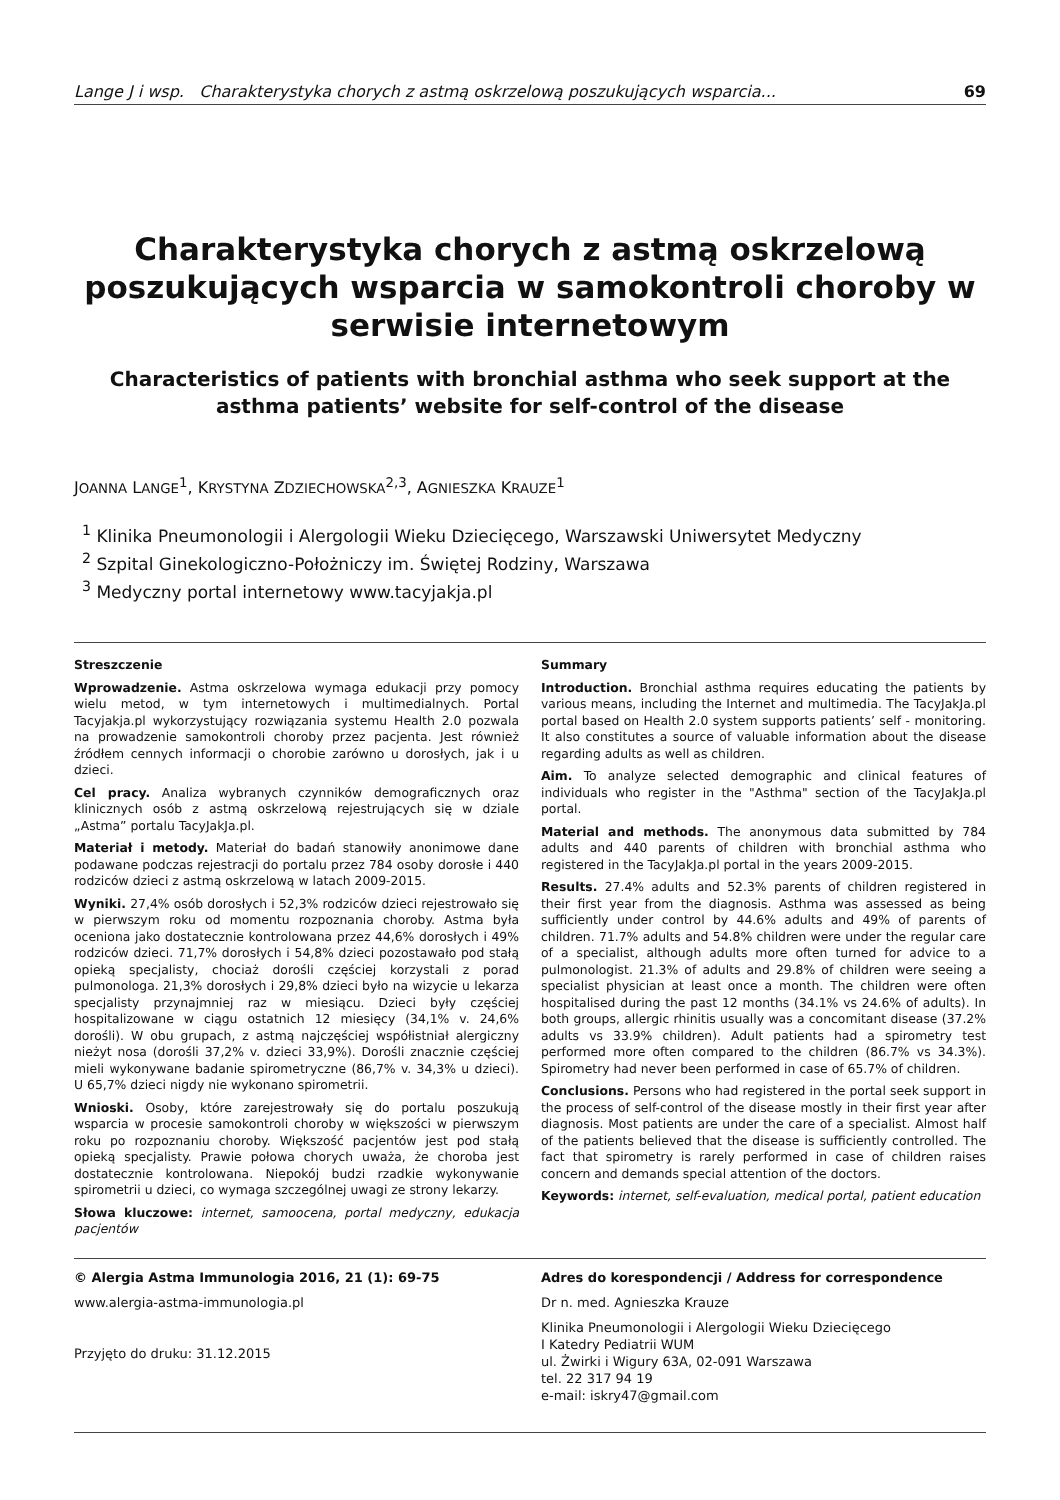Lange J i wsp. Charakterystyka chorych z astmą oskrzelową poszukujących wsparcia... 69
Charakterystyka chorych z astmą oskrzelową poszukujących wsparcia w samokontroli choroby w serwisie internetowym
Characteristics of patients with bronchial asthma who seek support at the asthma patients’ website for self-control of the disease
JOANNA LANGE<sup>1</sup>, KRYSTYNA ZDZIECHOWSKA<sup>2,3</sup>, AGNIESZKA KRAUZE<sup>1</sup>
<sup>1</sup> Klinika Pneumonologii i Alergologii Wieku Dziecięcego, Warszawski Uniwersytet Medyczny
<sup>2</sup> Szpital Ginekologiczno-Położniczy im. Świętej Rodziny, Warszawa
<sup>3</sup> Medyczny portal internetowy www.tacyjakja.pl
Streszczenie
Wprowadzenie. Astma oskrzelowa wymaga edukacji przy pomocy wielu metod, w tym internetowych i multimedialnych. Portal Tacyjakja.pl wykorzystujący rozwiązania systemu Health 2.0 pozwala na prowadzenie samokontroli choroby przez pacjenta. Jest również źródłem cennych informacji o chorobie zarówno u dorosłych, jak i u dzieci.
Cel pracy. Analiza wybranych czynników demograficznych oraz klinicznych osób z astmą oskrzelową rejestrujących się w dziale „Astma” portalu TacyJakJa.pl.
Materiał i metody. Materiał do badań stanowiły anonimowe dane podawane podczas rejestracji do portalu przez 784 osoby dorosłe i 440 rodziców dzieci z astmą oskrzelową w latach 2009-2015.
Wyniki. 27,4% osób dorosłych i 52,3% rodziców dzieci rejestrowało się w pierwszym roku od momentu rozpoznania choroby. Astma była oceniona jako dostatecznie kontrolowana przez 44,6% dorosłych i 49% rodziców dzieci. 71,7% dorosłych i 54,8% dzieci pozostawało pod stałą opieką specjalisty, chociaż dorośli częściej korzystali z porad pulmonologa. 21,3% dorosłych i 29,8% dzieci było na wizycie u lekarza specjalisty przynajmniej raz w miesiącu. Dzieci były częściej hospitalizowane w ciągu ostatnich 12 miesięcy (34,1% v. 24,6% dorośli). W obu grupach, z astmą najczęściej współistniał alergiczny nieżyt nosa (dorośli 37,2% v. dzieci 33,9%). Dorośli znacznie częściej mieli wykonywane badanie spirometryczne (86,7% v. 34,3% u dzieci). U 65,7% dzieci nigdy nie wykonano spirometrii.
Wnioski. Osoby, które zarejestrowały się do portalu poszukują wsparcia w procesie samokontroli choroby w większości w pierwszym roku po rozpoznaniu choroby. Większość pacjentów jest pod stałą opieką specjalisty. Prawie połowa chorych uważa, że choroba jest dostatecznie kontrolowana. Niepokój budzi rzadkie wykonywanie spirometrii u dzieci, co wymaga szczególnej uwagi ze strony lekarzy.
Słowa kluczowe: internet, samoocena, portal medyczny, edukacja pacjentów
Summary
Introduction. Bronchial asthma requires educating the patients by various means, including the Internet and multimedia. The TacyJakJa.pl portal based on Health 2.0 system supports patients’ self - monitoring. It also constitutes a source of valuable information about the disease regarding adults as well as children.
Aim. To analyze selected demographic and clinical features of individuals who register in the "Asthma" section of the TacyJakJa.pl portal.
Material and methods. The anonymous data submitted by 784 adults and 440 parents of children with bronchial asthma who registered in the TacyJakJa.pl portal in the years 2009-2015.
Results. 27.4% adults and 52.3% parents of children registered in their first year from the diagnosis. Asthma was assessed as being sufficiently under control by 44.6% adults and 49% of parents of children. 71.7% adults and 54.8% children were under the regular care of a specialist, although adults more often turned for advice to a pulmonologist. 21.3% of adults and 29.8% of children were seeing a specialist physician at least once a month. The children were often hospitalised during the past 12 months (34.1% vs 24.6% of adults). In both groups, allergic rhinitis usually was a concomitant disease (37.2% adults vs 33.9% children). Adult patients had a spirometry test performed more often compared to the children (86.7% vs 34.3%). Spirometry had never been performed in case of 65.7% of children.
Conclusions. Persons who had registered in the portal seek support in the process of self-control of the disease mostly in their first year after diagnosis. Most patients are under the care of a specialist. Almost half of the patients believed that the disease is sufficiently controlled. The fact that spirometry is rarely performed in case of children raises concern and demands special attention of the doctors.
Keywords: internet, self-evaluation, medical portal, patient education
© Alergia Astma Immunologia 2016, 21 (1): 69-75
www.alergia-astma-immunologia.pl
Przyjęto do druku: 31.12.2015
Adres do korespondencji / Address for correspondence
Dr n. med. Agnieszka Krauze
Klinika Pneumonologii i Alergologii Wieku Dziecięcego
I Katedry Pediatrii WUM
ul. Żwirki i Wigury 63A, 02-091 Warszawa
tel. 22 317 94 19
e-mail: iskry47@gmail.com